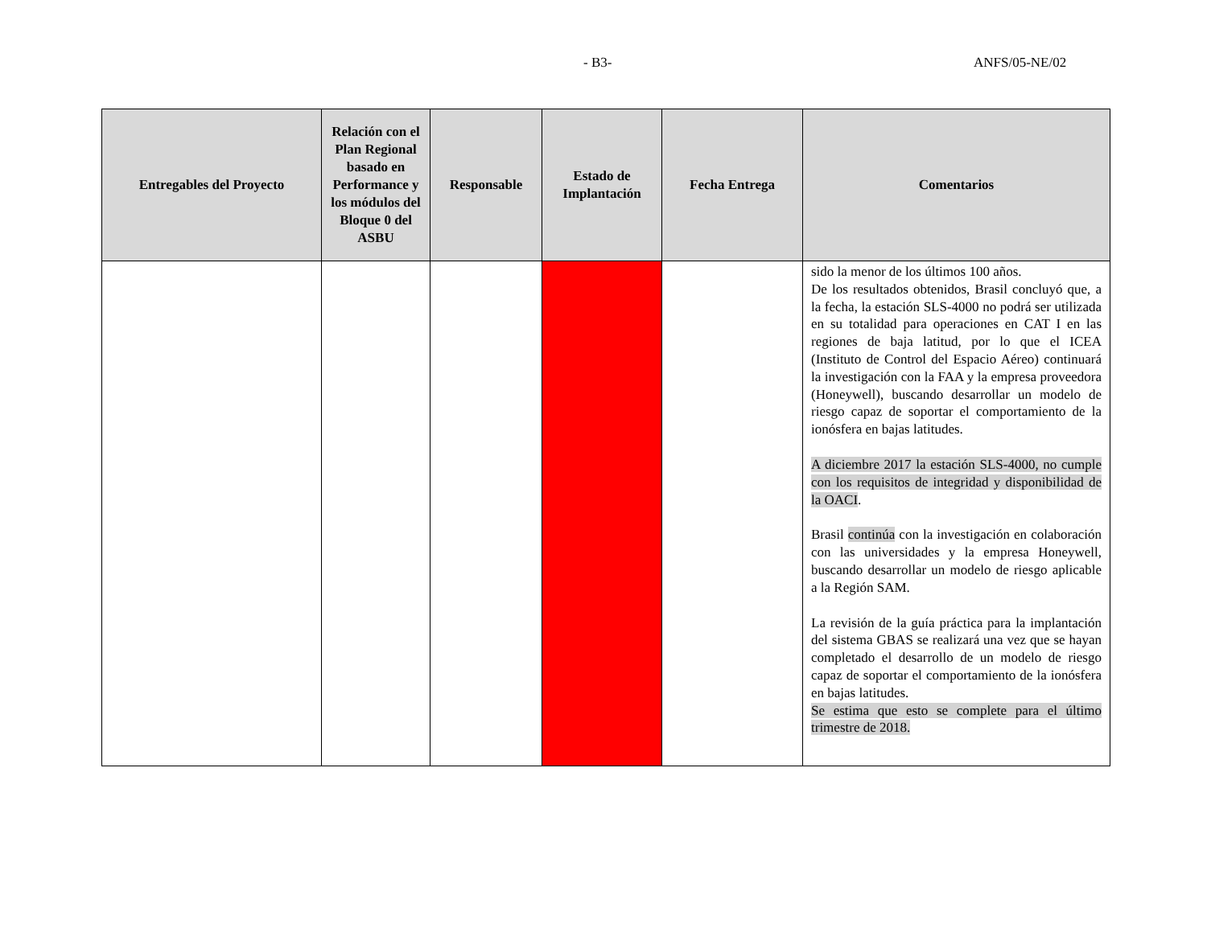- B3- ANFS/05-NE/02
| Entregables del Proyecto | Relación con el Plan Regional basado en Performance y los módulos del Bloque 0 del ASBU | Responsable | Estado de Implantación | Fecha Entrega | Comentarios |
| --- | --- | --- | --- | --- | --- |
| | | | | | sido la menor de los últimos 100 años. De los resultados obtenidos, Brasil concluyó que, a la fecha, la estación SLS-4000 no podrá ser utilizada en su totalidad para operaciones en CAT I en las regiones de baja latitud, por lo que el ICEA (Instituto de Control del Espacio Aéreo) continuará la investigación con la FAA y la empresa proveedora (Honeywell), buscando desarrollar un modelo de riesgo capaz de soportar el comportamiento de la ionósfera en bajas latitudes. A diciembre 2017 la estación SLS-4000, no cumple con los requisitos de integridad y disponibilidad de la OACI . Brasil continúa con la investigación en colaboración con las universidades y la empresa Honeywell, buscando desarrollar un modelo de riesgo aplicable a la Región SAM. La revisión de la guía práctica para la implantación del sistema GBAS se realizará una vez que se hayan completado el desarrollo de un modelo de riesgo capaz de soportar el comportamiento de la ionósfera en bajas latitudes. Se estima que esto se complete para el último trimestre de 2018. |